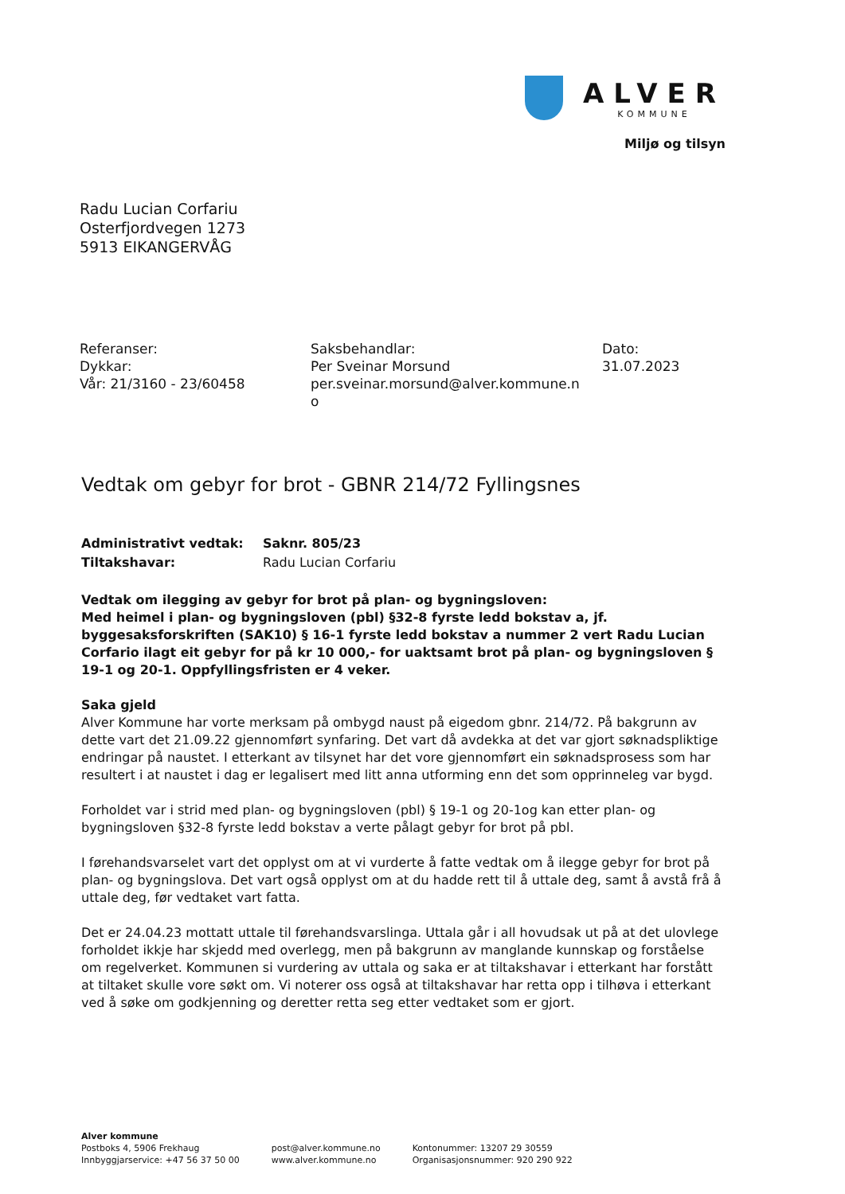ALVER
KOMMUNE
Miljø og tilsyn
Radu Lucian Corfariu
Osterfjordvegen 1273
5913 EIKANGERVÅG
Referanser:
Dykkar:
Vår: 21/3160 - 23/60458
Saksbehandlar:
Per Sveinar Morsund
per.sveinar.morsund@alver.kommune.n
o
Dato:
31.07.2023
Vedtak om gebyr for brot - GBNR 214/72 Fyllingsnes
Administrativt vedtak: Saknr. 805/23 Tiltakshavar: Radu Lucian Corfariu
Vedtak om ilegging av gebyr for brot på plan- og bygningsloven:
Med heimel i plan- og bygningsloven (pbl) §32-8 fyrste ledd bokstav a, jf. byggesaksforskriften (SAK10) § 16-1 fyrste ledd bokstav a nummer 2 vert Radu Lucian Corfario ilagt eit gebyr for på kr 10 000,- for uaktsamt brot på plan- og bygningsloven § 19-1 og 20-1. Oppfyllingsfristen er 4 veker.
Saka gjeld
Alver Kommune har vorte merksam på ombygd naust på eigedom gbnr. 214/72. På bakgrunn av dette vart det 21.09.22 gjennomført synfaring. Det vart då avdekka at det var gjort søknadspliktige endringar på naustet. I etterkant av tilsynet har det vore gjennomført ein søknadsprosess som har resultert i at naustet i dag er legalisert med litt anna utforming enn det som opprinneleg var bygd.
Forholdet var i strid med plan- og bygningsloven (pbl) § 19-1 og 20-1og kan etter plan- og bygningsloven §32-8 fyrste ledd bokstav a verte pålagt gebyr for brot på pbl.
I førehandsvarselet vart det opplyst om at vi vurderte å fatte vedtak om å ilegge gebyr for brot på plan- og bygningslova. Det vart også opplyst om at du hadde rett til å uttale deg, samt å avstå frå å uttale deg, før vedtaket vart fatta.
Det er 24.04.23 mottatt uttale til førehandsvarslinga. Uttala går i all hovudsak ut på at det ulovlege forholdet ikkje har skjedd med overlegg, men på bakgrunn av manglande kunnskap og forståelse om regelverket. Kommunen si vurdering av uttala og saka er at tiltakshavar i etterkant har forstått at tiltaket skulle vore søkt om. Vi noterer oss også at tiltakshavar har retta opp i tilhøva i etterkant ved å søke om godkjenning og deretter retta seg etter vedtaket som er gjort.
Alver kommune
Postboks 4, 5906 Frekhaug
Innbyggjarservice: +47 56 37 50 00
post@alver.kommune.no
www.alver.kommune.no
Kontonummer: 13207 29 30559
Organisasjonsnummer: 920 290 922